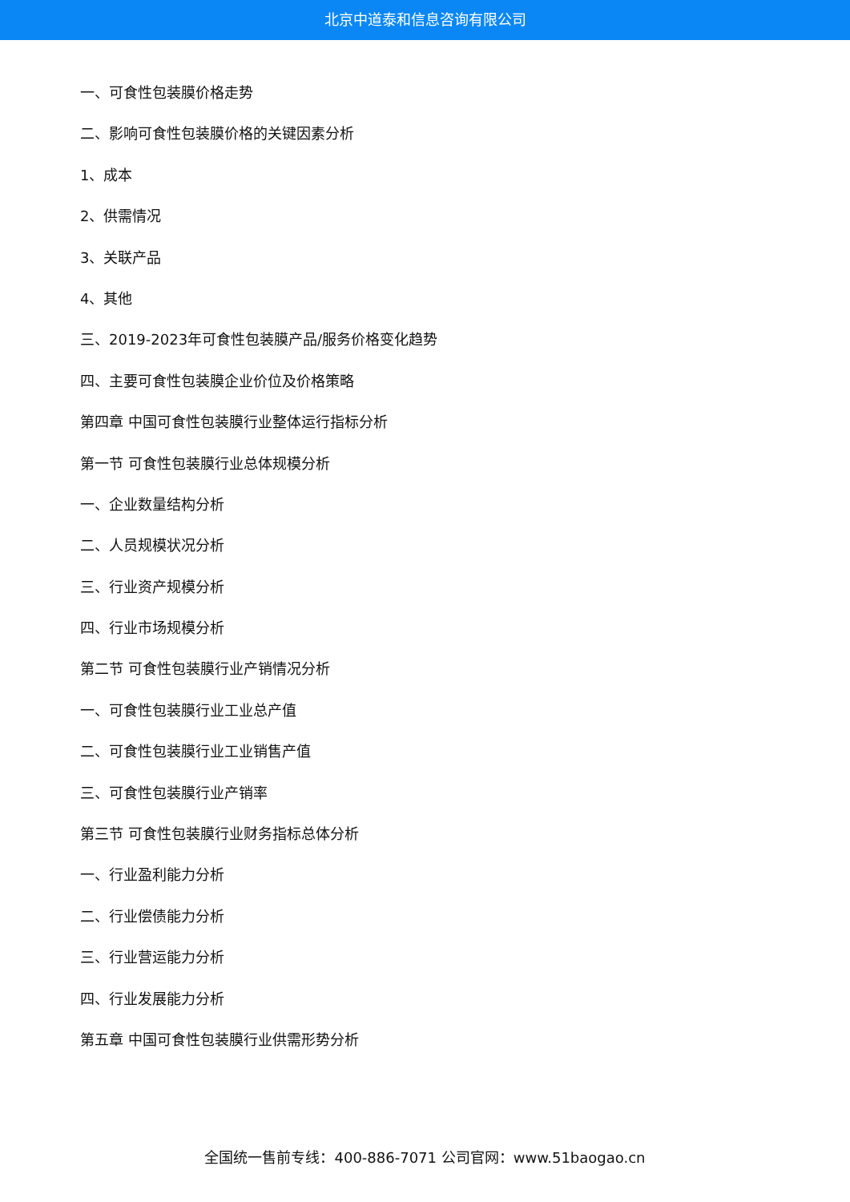北京中道泰和信息咨询有限公司
一、可食性包装膜价格走势
二、影响可食性包装膜价格的关键因素分析
1、成本
2、供需情况
3、关联产品
4、其他
三、2019-2023年可食性包装膜产品/服务价格变化趋势
四、主要可食性包装膜企业价位及价格策略
第四章 中国可食性包装膜行业整体运行指标分析
第一节 可食性包装膜行业总体规模分析
一、企业数量结构分析
二、人员规模状况分析
三、行业资产规模分析
四、行业市场规模分析
第二节 可食性包装膜行业产销情况分析
一、可食性包装膜行业工业总产值
二、可食性包装膜行业工业销售产值
三、可食性包装膜行业产销率
第三节 可食性包装膜行业财务指标总体分析
一、行业盈利能力分析
二、行业偿债能力分析
三、行业营运能力分析
四、行业发展能力分析
第五章 中国可食性包装膜行业供需形势分析
全国统一售前专线：400-886-7071 公司官网：www.51baogao.cn